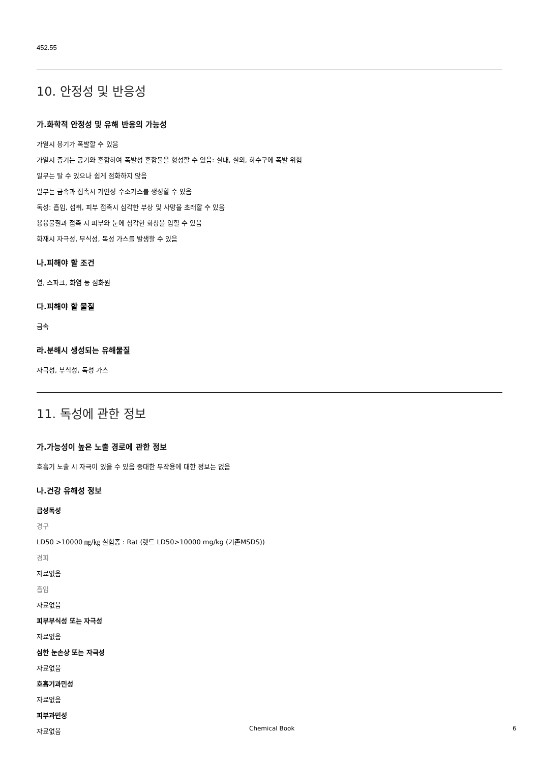452.55
10. 안정성 및 반응성
가.화학적 안정성 및 유해 반응의 가능성
가열시 용기가 폭발할 수 있음
가열시 증기는 공기와 혼합하여 폭발성 혼합물을 형성할 수 있음: 실내, 실외, 하수구에 폭발 위험
일부는 탈 수 있으나 쉽게 점화하지 않음
일부는 금속과 접촉시 가연성 수소가스를 생성할 수 있음
독성: 흡입, 섭취, 피부 접촉시 심각한 부상 및 사망을 초래할 수 있음
용융물질과 접촉 시 피부와 눈에 심각한 화상을 입힐 수 있음
화재시 자극성, 부식성, 독성 가스를 발생할 수 있음
나.피해야 할 조건
열, 스파크, 화염 등 점화원
다.피해야 할 물질
금속
라.분해시 생성되는 유해물질
자극성, 부식성, 독성 가스
11. 독성에 관한 정보
가.가능성이 높은 노출 경로에 관한 정보
호흡기 노출 시 자극이 있을 수 있음 중대한 부작용에 대한 정보는 없음
나.건강 유해성 정보
급성독성
경구
LD50 >10000 ㎎/㎏ 실험종 : Rat (랫드 LD50>10000 mg/kg (기존MSDS))
경피
자료없음
흡입
자료없음
피부부식성 또는 자극성
자료없음
심한 눈손상 또는 자극성
자료없음
호흡기과민성
자료없음
피부과민성
자료없음
Chemical Book 6